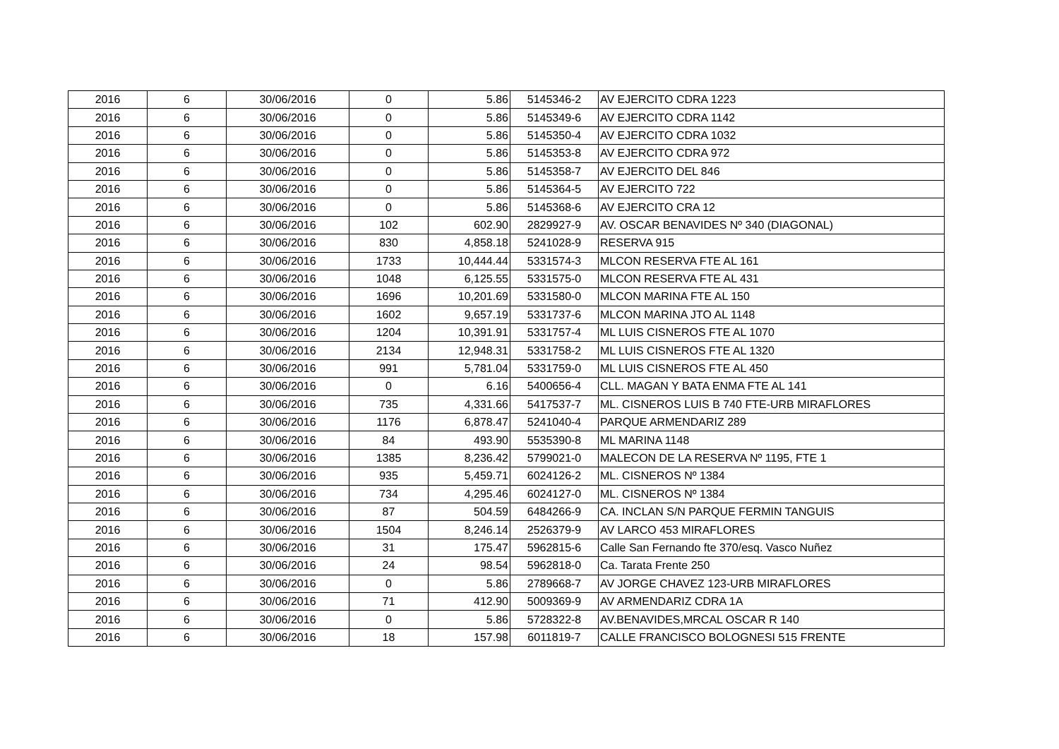| 2016 | 6 | 30/06/2016 | 0 | 5.86 | 5145346-2 | AV EJERCITO CDRA 1223 |
| 2016 | 6 | 30/06/2016 | 0 | 5.86 | 5145349-6 | AV EJERCITO CDRA 1142 |
| 2016 | 6 | 30/06/2016 | 0 | 5.86 | 5145350-4 | AV EJERCITO CDRA 1032 |
| 2016 | 6 | 30/06/2016 | 0 | 5.86 | 5145353-8 | AV EJERCITO CDRA 972 |
| 2016 | 6 | 30/06/2016 | 0 | 5.86 | 5145358-7 | AV EJERCITO DEL 846 |
| 2016 | 6 | 30/06/2016 | 0 | 5.86 | 5145364-5 | AV EJERCITO 722 |
| 2016 | 6 | 30/06/2016 | 0 | 5.86 | 5145368-6 | AV EJERCITO CRA 12 |
| 2016 | 6 | 30/06/2016 | 102 | 602.90 | 2829927-9 | AV. OSCAR BENAVIDES Nº 340 (DIAGONAL) |
| 2016 | 6 | 30/06/2016 | 830 | 4,858.18 | 5241028-9 | RESERVA 915 |
| 2016 | 6 | 30/06/2016 | 1733 | 10,444.44 | 5331574-3 | MLCON RESERVA FTE AL 161 |
| 2016 | 6 | 30/06/2016 | 1048 | 6,125.55 | 5331575-0 | MLCON RESERVA FTE AL 431 |
| 2016 | 6 | 30/06/2016 | 1696 | 10,201.69 | 5331580-0 | MLCON MARINA FTE AL 150 |
| 2016 | 6 | 30/06/2016 | 1602 | 9,657.19 | 5331737-6 | MLCON MARINA JTO AL 1148 |
| 2016 | 6 | 30/06/2016 | 1204 | 10,391.91 | 5331757-4 | ML LUIS CISNEROS FTE AL 1070 |
| 2016 | 6 | 30/06/2016 | 2134 | 12,948.31 | 5331758-2 | ML LUIS CISNEROS FTE AL 1320 |
| 2016 | 6 | 30/06/2016 | 991 | 5,781.04 | 5331759-0 | ML LUIS CISNEROS FTE AL 450 |
| 2016 | 6 | 30/06/2016 | 0 | 6.16 | 5400656-4 | CLL. MAGAN Y BATA ENMA FTE AL 141 |
| 2016 | 6 | 30/06/2016 | 735 | 4,331.66 | 5417537-7 | ML. CISNEROS LUIS B 740 FTE-URB MIRAFLORES |
| 2016 | 6 | 30/06/2016 | 1176 | 6,878.47 | 5241040-4 | PARQUE ARMENDARIZ 289 |
| 2016 | 6 | 30/06/2016 | 84 | 493.90 | 5535390-8 | ML MARINA 1148 |
| 2016 | 6 | 30/06/2016 | 1385 | 8,236.42 | 5799021-0 | MALECON DE LA RESERVA Nº 1195, FTE 1 |
| 2016 | 6 | 30/06/2016 | 935 | 5,459.71 | 6024126-2 | ML. CISNEROS Nº 1384 |
| 2016 | 6 | 30/06/2016 | 734 | 4,295.46 | 6024127-0 | ML. CISNEROS Nº 1384 |
| 2016 | 6 | 30/06/2016 | 87 | 504.59 | 6484266-9 | CA. INCLAN S/N PARQUE FERMIN TANGUIS |
| 2016 | 6 | 30/06/2016 | 1504 | 8,246.14 | 2526379-9 | AV LARCO 453 MIRAFLORES |
| 2016 | 6 | 30/06/2016 | 31 | 175.47 | 5962815-6 | Calle San Fernando fte 370/esq. Vasco Nuñez |
| 2016 | 6 | 30/06/2016 | 24 | 98.54 | 5962818-0 | Ca. Tarata Frente 250 |
| 2016 | 6 | 30/06/2016 | 0 | 5.86 | 2789668-7 | AV JORGE CHAVEZ 123-URB MIRAFLORES |
| 2016 | 6 | 30/06/2016 | 71 | 412.90 | 5009369-9 | AV ARMENDARIZ CDRA 1A |
| 2016 | 6 | 30/06/2016 | 0 | 5.86 | 5728322-8 | AV.BENAVIDES,MRCAL OSCAR R 140 |
| 2016 | 6 | 30/06/2016 | 18 | 157.98 | 6011819-7 | CALLE FRANCISCO BOLOGNESI 515 FRENTE |